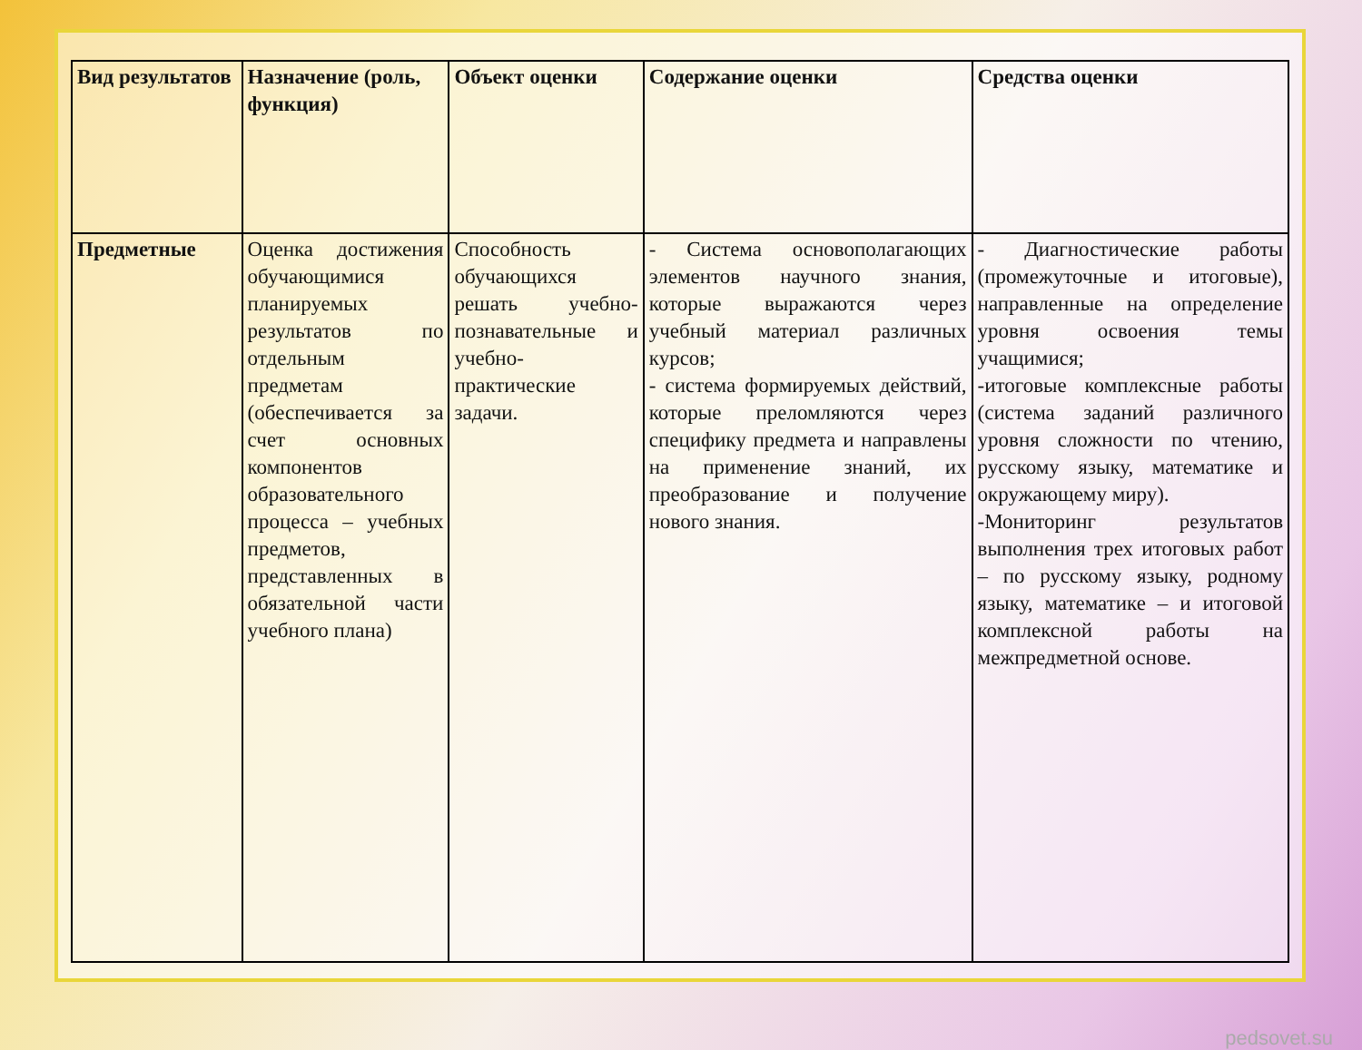| Вид результатов | Назначение (роль, функция) | Объект оценки | Содержание оценки | Средства оценки |
| --- | --- | --- | --- | --- |
| Предметные | Оценка достижения обучающимися планируемых результатов по отдельным предметам (обеспечивается за счет основных компонентов образовательного процесса – учебных предметов, представленных в обязательной части учебного плана) | Способность обучающихся решать учебно-познавательные и учебно-практические задачи. | - Система основополагающих элементов научного знания, которые выражаются через учебный материал различных курсов; - система формируемых действий, которые преломляются через специфику предмета и направлены на применение знаний, их преобразование и получение нового знания. | - Диагностические работы (промежуточные и итоговые), направленные на определение уровня освоения темы учащимися; -итоговые комплексные работы (система заданий различного уровня сложности по чтению, русскому языку, математике и окружающему миру). -Мониторинг результатов выполнения трех итоговых работ – по русскому языку, родному языку, математике – и итоговой комплексной работы на межпредметной основе. |
pedsovet.su